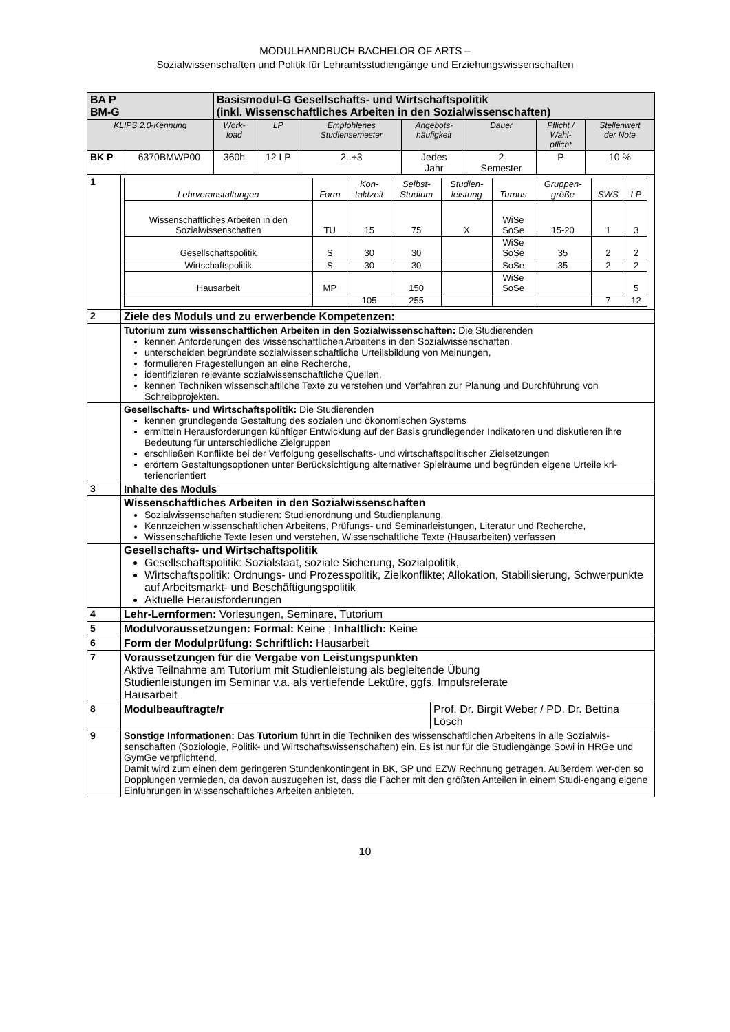MODULHANDBUCH BACHELOR OF ARTS –
Sozialwissenschaften und Politik für Lehramtsstudiengänge und Erziehungswissenschaften
| BA P BM-G | | Basismodul-G Gesellschafts- und Wirtschaftspolitik (inkl. Wissenschaftliches Arbeiten in den Sozialwissenschaften) | | | | | | |
| KLIPS 2.0-Kennung | | Work- load | LP | Empfohlenes Studiensemester | Angebots- häufigkeit | Dauer | Pflicht / Wahl- pflicht | Stellenwert der Note |
| BK P | 6370BMWP00 | 360h | 12 LP | 2..+3 | Jedes Jahr | 2 Semester | P | 10 % |
| 1 | / Lehrveranstaltungen / Form / Kon- taktzeit / Selbst- Studium / Studien- leistung / Turnus / Gruppen- größe / SWS / LP / / --- / --- / --- / --- / --- / --- / --- / --- / --- / / Wissenschaftliches Arbeiten in den Sozialwissenschaften / TU / 15 / 75 / X / WiSe SoSe / 15-20 / 1 / 3 / / Gesellschaftspolitik / S / 30 / 30 / / WiSe SoSe / 35 / 2 / 2 / / Wirtschaftspolitik / S / 30 / 30 / / SoSe / 35 / 2 / 2 / / Hausarbeit / MP / / 150 / / WiSe SoSe / / / 5 / / / / 105 / 255 / / / / 7 / 12 / |
| 2 | Ziele des Moduls und zu erwerbende Kompetenzen: |
| | Tutorium zum wissenschaftlichen Arbeiten in den Sozialwissenschaften: Die Studierenden kennen Anforderungen des wissenschaftlichen Arbeitens in den Sozialwissenschaften, unterscheiden begründete sozialwissenschaftliche Urteilsbildung von Meinungen, formulieren Fragestellungen an eine Recherche, identifizieren relevante sozialwissenschaftliche Quellen, kennen Techniken wissenschaftliche Texte zu verstehen und Verfahren zur Planung und Durchführung von Schreibprojekten. |
| | Gesellschafts- und Wirtschaftspolitik: Die Studierenden kennen grundlegende Gestaltung des sozialen und ökonomischen Systems ermitteln Herausforderungen künftiger Entwicklung auf der Basis grundlegender Indikatoren und diskutieren ihre Bedeutung für unterschiedliche Zielgruppen erschließen Konflikte bei der Verfolgung gesellschafts- und wirtschaftspolitischer Zielsetzungen erörtern Gestaltungsoptionen unter Berücksichtigung alternativer Spielräume und begründen eigene Urteile kri-terienorientiert |
| 3 | Inhalte des Moduls |
| | Wissenschaftliches Arbeiten in den Sozialwissenschaften Sozialwissenschaften studieren: Studienordnung und Studienplanung, Kennzeichen wissenschaftlichen Arbeitens, Prüfungs- und Seminarleistungen, Literatur und Recherche, Wissenschaftliche Texte lesen und verstehen, Wissenschaftliche Texte (Hausarbeiten) verfassen |
| | Gesellschafts- und Wirtschaftspolitik Gesellschaftspolitik: Sozialstaat, soziale Sicherung, Sozialpolitik, Wirtschaftspolitik: Ordnungs- und Prozesspolitik, Zielkonflikte; Allokation, Stabilisierung, Schwerpunkte auf Arbeitsmarkt- und Beschäftigungspolitik Aktuelle Herausforderungen |
| 4 | Lehr-Lernformen: Vorlesungen, Seminare, Tutorium |
| 5 | Modulvoraussetzungen: Formal: Keine ; Inhaltlich: Keine |
| 6 | Form der Modulprüfung: Schriftlich: Hausarbeit |
| 7 | Voraussetzungen für die Vergabe von Leistungspunkten Aktive Teilnahme am Tutorium mit Studienleistung als begleitende Übung Studienleistungen im Seminar v.a. als vertiefende Lektüre, ggfs. Impulsreferate Hausarbeit |
| 8 | / Modulbeauftragte/r / Prof. Dr. Birgit Weber / PD. Dr. Bettina Lösch / |
| 9 | Sonstige Informationen: Das Tutorium führt in die Techniken des wissenschaftlichen Arbeitens in alle Sozialwis-senschaften (Soziologie, Politik- und Wirtschaftswissenschaften) ein. Es ist nur für die Studiengänge Sowi in HRGe und GymGe verpflichtend. Damit wird zum einen dem geringeren Stundenkontingent in BK, SP und EZW Rechnung getragen. Außerdem wer-den so Dopplungen vermieden, da davon auszugehen ist, dass die Fächer mit den größten Anteilen in einem Studi-engang eigene Einführungen in wissenschaftliches Arbeiten anbieten. |
10